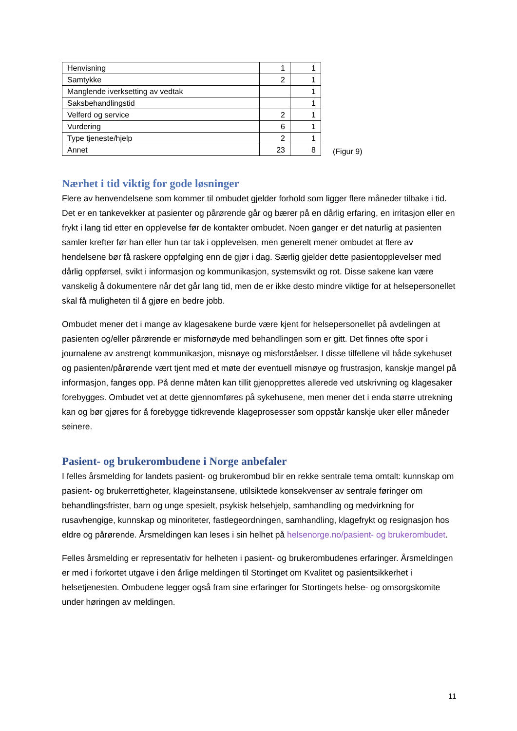| Henvisning | 1 | 1 |
| Samtykke | 2 | 1 |
| Manglende iverksetting av vedtak | | 1 |
| Saksbehandlingstid | | 1 |
| Velferd og service | 2 | 1 |
| Vurdering | 6 | 1 |
| Type tjeneste/hjelp | 2 | 1 |
| Annet | 23 | 8 |
(Figur 9)
Nærhet i tid viktig for gode løsninger
Flere av henvendelsene som kommer til ombudet gjelder forhold som ligger flere måneder tilbake i tid. Det er en tankevekker at pasienter og pårørende går og bærer på en dårlig erfaring, en irritasjon eller en frykt i lang tid etter en opplevelse før de kontakter ombudet. Noen ganger er det naturlig at pasienten samler krefter før han eller hun tar tak i opplevelsen, men generelt mener ombudet at flere av hendelsene bør få raskere oppfølging enn de gjør i dag. Særlig gjelder dette pasientopplevelser med dårlig oppførsel, svikt i informasjon og kommunikasjon, systemsvikt og rot. Disse sakene kan være vanskelig å dokumentere når det går lang tid, men de er ikke desto mindre viktige for at helsepersonellet skal få muligheten til å gjøre en bedre jobb.
Ombudet mener det i mange av klagesakene burde være kjent for helsepersonellet på avdelingen at pasienten og/eller pårørende er misfornøyde med behandlingen som er gitt. Det finnes ofte spor i journalene av anstrengt kommunikasjon, misnøye og misforståelser. I disse tilfellene vil både sykehuset og pasienten/pårørende vært tjent med et møte der eventuell misnøye og frustrasjon, kanskje mangel på informasjon, fanges opp. På denne måten kan tillit gjenopprettes allerede ved utskrivning og klagesaker forebygges. Ombudet vet at dette gjennomføres på sykehusene, men mener det i enda større utrekning kan og bør gjøres for å forebygge tidkrevende klageprosesser som oppstår kanskje uker eller måneder seinere.
Pasient- og brukerombudene i Norge anbefaler
I felles årsmelding for landets pasient- og brukerombud blir en rekke sentrale tema omtalt: kunnskap om pasient- og brukerrettigheter, klageinstansene, utilsiktede konsekvenser av sentrale føringer om behandlingsfrister, barn og unge spesielt, psykisk helsehjelp, samhandling og medvirkning for rusavhengige, kunnskap og minoriteter, fastlegeordningen, samhandling, klagefrykt og resignasjon hos eldre og pårørende. Årsmeldingen kan leses i sin helhet på helsenorge.no/pasient- og brukerombudet.
Felles årsmelding er representativ for helheten i pasient- og brukerombudenes erfaringer. Årsmeldingen er med i forkortet utgave i den årlige meldingen til Stortinget om Kvalitet og pasientsikkerhet i helsetjenesten. Ombudene legger også fram sine erfaringer for Stortingets helse- og omsorgskomite under høringen av meldingen.
11